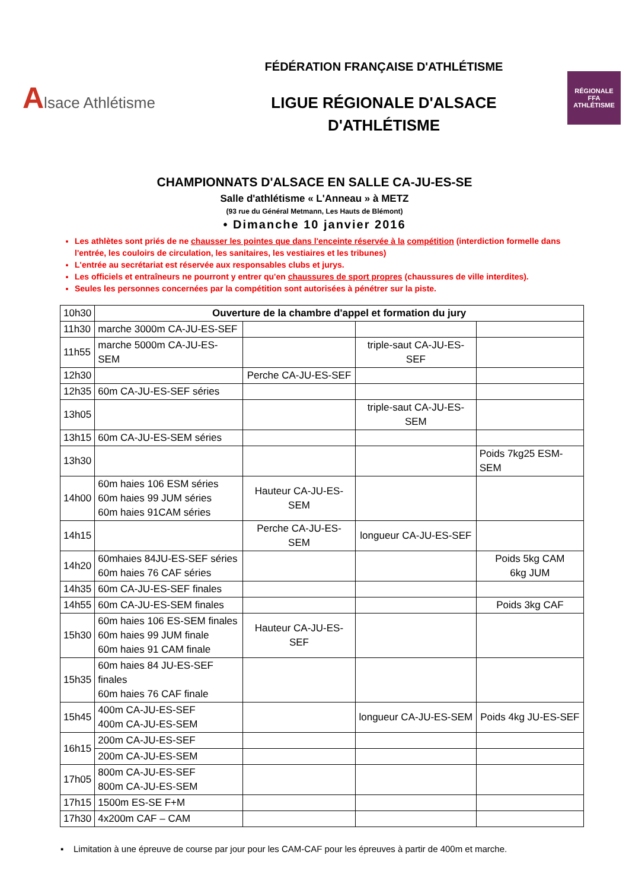Alsace Athlétisme
FÉDÉRATION FRANÇAISE D'ATHLÉTISME
LIGUE RÉGIONALE D'ALSACE
D'ATHLÉTISME
RÉGIONALE
FFA
ATHLÉTISME
CHAMPIONNATS D'ALSACE EN SALLE CA-JU-ES-SE
Salle d'athlétisme « L'Anneau » à METZ
(93 rue du Général Metmann, Les Hauts de Blémont)
• Dimanche 10 janvier 2016
Les athlètes sont priés de ne chausser les pointes que dans l'enceinte réservée à la compétition (interdiction formelle dans l'entrée, les couloirs de circulation, les sanitaires, les vestiaires et les tribunes)
L'entrée au secrétariat est réservée aux responsables clubs et jurys.
Les officiels et entraîneurs ne pourront y entrer qu'en chaussures de sport propres (chaussures de ville interdites).
Seules les personnes concernées par la compétition sont autorisées à pénétrer sur la piste.
| 10h30 | Ouverture de la chambre d'appel et formation du jury | | | |
| 11h30 | marche 3000m CA-JU-ES-SEF | | | |
| 11h55 | marche 5000m CA-JU-ES-SEM | | triple-saut CA-JU-ES-SEF | |
| 12h30 | | Perche CA-JU-ES-SEF | | |
| 12h35 | 60m CA-JU-ES-SEF séries | | | |
| 13h05 | | | triple-saut CA-JU-ES-SEM | |
| 13h15 | 60m CA-JU-ES-SEM séries | | | |
| 13h30 | | | | Poids 7kg25 ESM-SEM |
| 14h00 | 60m haies 106 ESM séries 60m haies 99 JUM séries 60m haies 91CAM séries | Hauteur CA-JU-ES-SEM | | |
| 14h15 | | Perche CA-JU-ES-SEM | longueur CA-JU-ES-SEF | |
| 14h20 | 60mhaies 84JU-ES-SEF séries 60m haies 76 CAF séries | | | Poids 5kg CAM 6kg JUM |
| 14h35 | 60m CA-JU-ES-SEF finales | | | |
| 14h55 | 60m CA-JU-ES-SEM finales | | | Poids 3kg CAF |
| 15h30 | 60m haies 106 ES-SEM finales 60m haies 99 JUM finale 60m haies 91 CAM finale | Hauteur CA-JU-ES-SEF | | |
| 15h35 | 60m haies 84 JU-ES-SEF finales 60m haies 76 CAF finale | | | |
| 15h45 | 400m CA-JU-ES-SEF 400m CA-JU-ES-SEM | | longueur CA-JU-ES-SEM | Poids 4kg JU-ES-SEF |
| 16h15 | 200m CA-JU-ES-SEF | | | |
| | 200m CA-JU-ES-SEM | | | |
| 17h05 | 800m CA-JU-ES-SEF 800m CA-JU-ES-SEM | | | |
| 17h15 | 1500m ES-SE F+M | | | |
| 17h30 | 4x200m CAF – CAM | | | |
▪ Limitation à une épreuve de course par jour pour les CAM-CAF pour les épreuves à partir de 400m et marche.